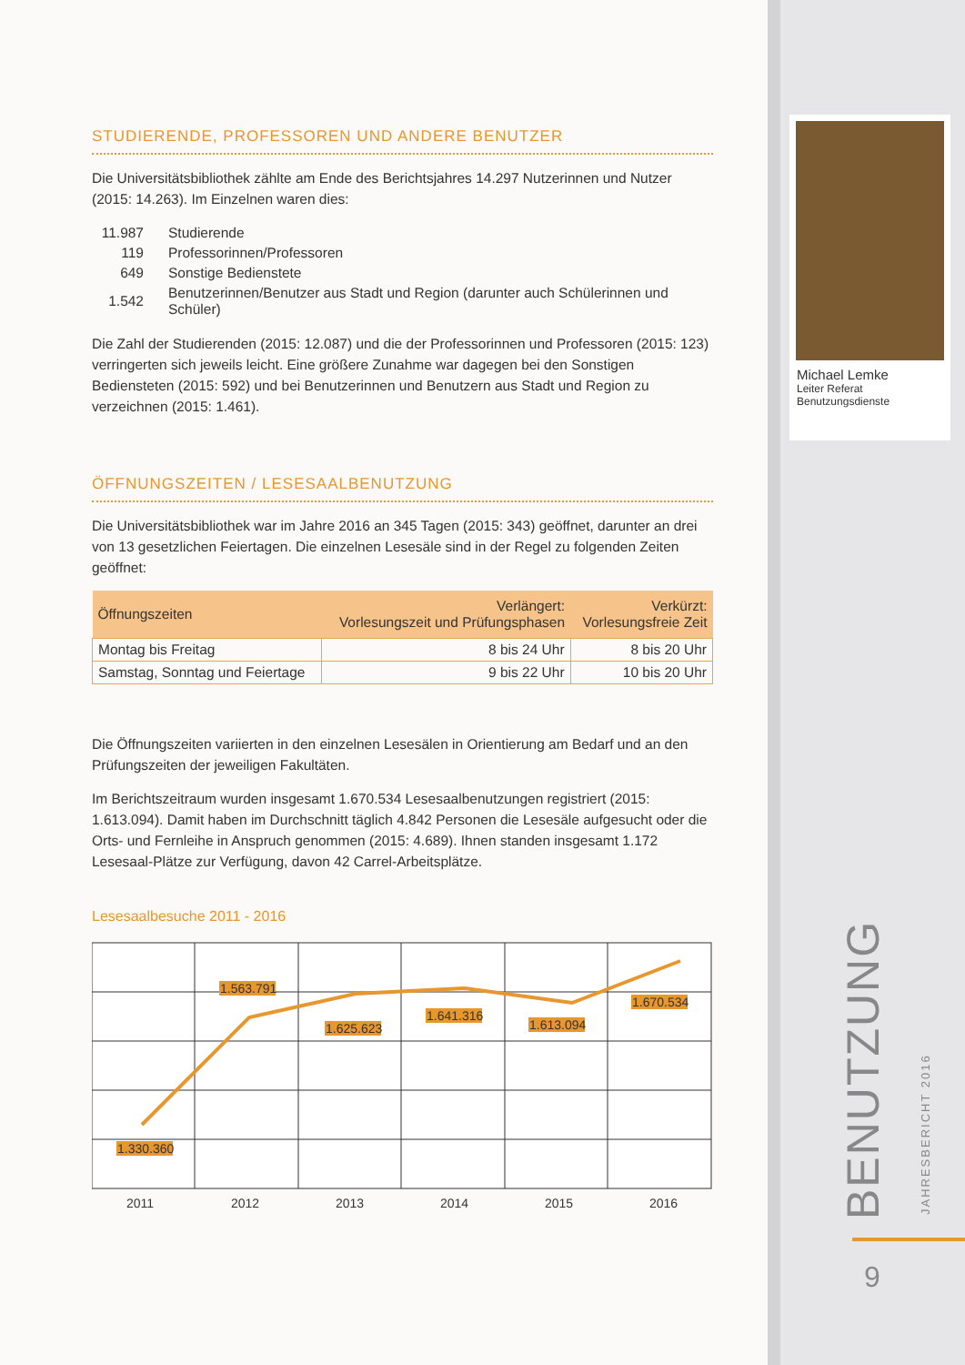STUDIERENDE, PROFESSOREN UND ANDERE BENUTZER
Die Universitätsbibliothek zählte am Ende des Berichtsjahres 14.297 Nutzerinnen und Nutzer (2015: 14.263). Im Einzelnen waren dies:
| 11.987 | Studierende |
| 119 | Professorinnen/Professoren |
| 649 | Sonstige Bedienstete |
| 1.542 | Benutzerinnen/Benutzer aus Stadt und Region (darunter auch Schülerinnen und Schüler) |
Die Zahl der Studierenden (2015: 12.087) und die der Professorinnen und Professoren (2015: 123) verringerten sich jeweils leicht. Eine größere Zunahme war dagegen bei den Sonstigen Bediensteten (2015: 592) und bei Benutzerinnen und Benutzern aus Stadt und Region zu verzeichnen (2015: 1.461).
ÖFFNUNGSZEITEN / LESESAALBENUTZUNG
Die Universitätsbibliothek war im Jahre 2016 an 345 Tagen (2015: 343) geöffnet, darunter an drei von 13 gesetzlichen Feiertagen. Die einzelnen Lesesäle sind in der Regel zu folgenden Zeiten geöffnet:
| Öffnungszeiten | Verlängert: Vorlesungszeit und Prüfungsphasen | Verkürzt: Vorlesungsfreie Zeit |
| --- | --- | --- |
| Montag bis Freitag | 8 bis 24 Uhr | 8 bis 20 Uhr |
| Samstag, Sonntag und Feiertage | 9 bis 22 Uhr | 10 bis 20 Uhr |
Die Öffnungszeiten variierten in den einzelnen Lesesälen in Orientierung am Bedarf und an den Prüfungszeiten der jeweiligen Fakultäten.
Im Berichtszeitraum wurden insgesamt 1.670.534 Lesesaalbenutzungen registriert (2015: 1.613.094). Damit haben im Durchschnitt täglich 4.842 Personen die Lesesäle aufgesucht oder die Orts- und Fernleihe in Anspruch genommen (2015: 4.689). Ihnen standen insgesamt 1.172 Lesesaal-Plätze zur Verfügung, davon 42 Carrel-Arbeitsplätze.
Lesesaalbesuche 2011 - 2016
1.330.360
1.563.791
1.625.623
1.641.316
1.613.094
1.670.534
2011
2012
2013
2014
2015
2016
Michael Lemke
Leiter Referat
Benutzungsdienste
BENUTZUNG JAHRESBERICHT 2016
9